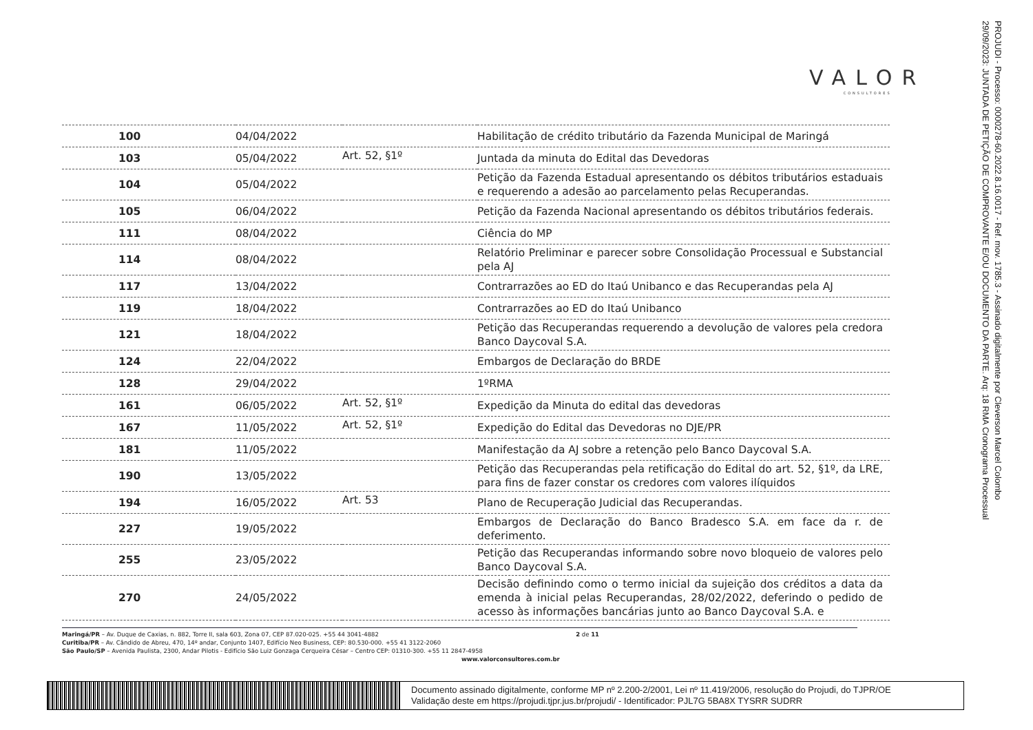VALOR
CONSULTORES
PROJUDI - Processo: 0000278-60.2022.8.16.0017 - Ref. mov. 1785.3 - Assinado digitalmente por Cleverson Marcel Colombo
29/09/2023: JUNTADA DE PETIÇÃO DE COMPROVANTE E/OU DOCUMENTO DA PARTE. Arq: 18 RMA Cronograma Processual
| 100 | 04/04/2022 | | Habilitação de crédito tributário da Fazenda Municipal de Maringá |
| 103 | 05/04/2022 | Art. 52, §1º | Juntada da minuta do Edital das Devedoras |
| 104 | 05/04/2022 | | Petição da Fazenda Estadual apresentando os débitos tributários estaduais e requerendo a adesão ao parcelamento pelas Recuperandas. |
| 105 | 06/04/2022 | | Petição da Fazenda Nacional apresentando os débitos tributários federais. |
| 111 | 08/04/2022 | | Ciência do MP |
| 114 | 08/04/2022 | | Relatório Preliminar e parecer sobre Consolidação Processual e Substancial pela AJ |
| 117 | 13/04/2022 | | Contrarrazões ao ED do Itaú Unibanco e das Recuperandas pela AJ |
| 119 | 18/04/2022 | | Contrarrazões ao ED do Itaú Unibanco |
| 121 | 18/04/2022 | | Petição das Recuperandas requerendo a devolução de valores pela credora Banco Daycoval S.A. |
| 124 | 22/04/2022 | | Embargos de Declaração do BRDE |
| 128 | 29/04/2022 | | 1ºRMA |
| 161 | 06/05/2022 | Art. 52, §1º | Expedição da Minuta do edital das devedoras |
| 167 | 11/05/2022 | Art. 52, §1º | Expedição do Edital das Devedoras no DJE/PR |
| 181 | 11/05/2022 | | Manifestação da AJ sobre a retenção pelo Banco Daycoval S.A. |
| 190 | 13/05/2022 | | Petição das Recuperandas pela retificação do Edital do art. 52, §1º, da LRE, para fins de fazer constar os credores com valores ilíquidos |
| 194 | 16/05/2022 | Art. 53 | Plano de Recuperação Judicial das Recuperandas. |
| 227 | 19/05/2022 | | Embargos de Declaração do Banco Bradesco S.A. em face da r. de deferimento. |
| 255 | 23/05/2022 | | Petição das Recuperandas informando sobre novo bloqueio de valores pelo Banco Daycoval S.A. |
| 270 | 24/05/2022 | | Decisão definindo como o termo inicial da sujeição dos créditos a data da emenda à inicial pelas Recuperandas, 28/02/2022, deferindo o pedido de acesso às informações bancárias junto ao Banco Daycoval S.A. e |
Maringá/PR – Av. Duque de Caxias, n. 882, Torre II, sala 603, Zona 07, CEP 87.020-025. +55 44 3041-4882 2 de 11
Curitiba/PR – Av. Cândido de Abreu, 470, 14º andar, Conjunto 1407, Edifício Neo Business, CEP: 80.530-000. +55 41 3122-2060
São Paulo/SP – Avenida Paulista, 2300, Andar Pilotis - Edifício São Luiz Gonzaga Cerqueira César – Centro CEP: 01310-300. +55 11 2847-4958
www.valorconsultores.com.br
Documento assinado digitalmente, conforme MP nº 2.200-2/2001, Lei nº 11.419/2006, resolução do Projudi, do TJPR/OE
Validação deste em https://projudi.tjpr.jus.br/projudi/ - Identificador: PJL7G 5BA8X TYSRR SUDRR